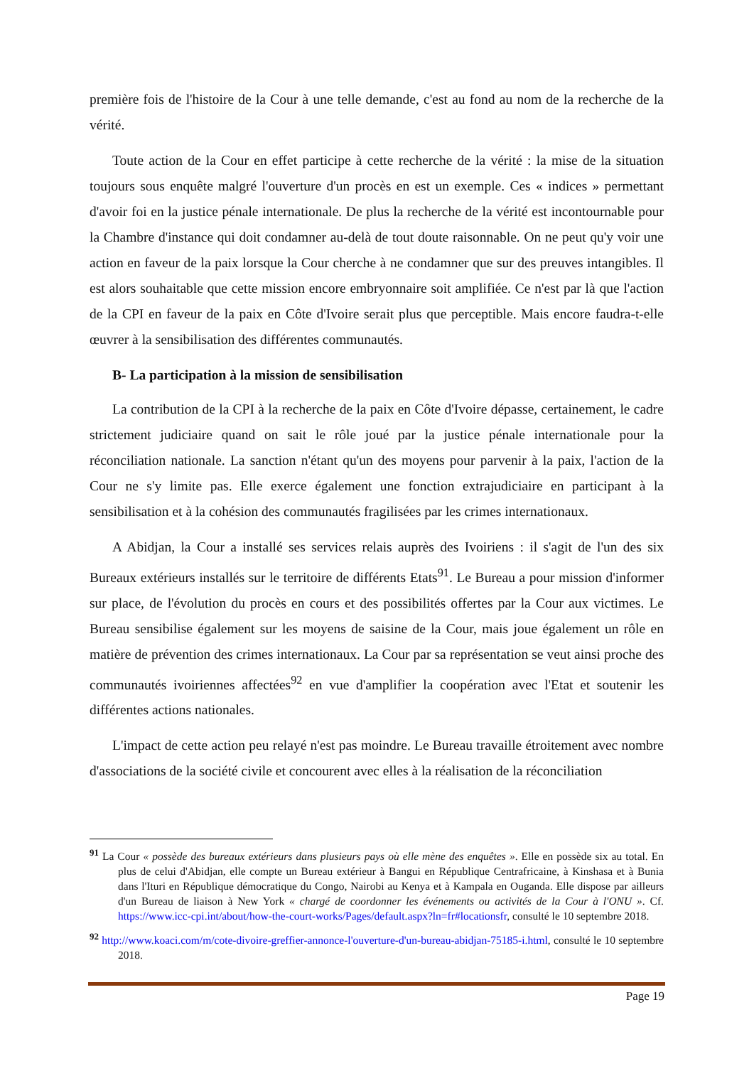première fois de l'histoire de la Cour à une telle demande, c'est au fond au nom de la recherche de la vérité.
Toute action de la Cour en effet participe à cette recherche de la vérité : la mise de la situation toujours sous enquête malgré l'ouverture d'un procès en est un exemple. Ces « indices » permettant d'avoir foi en la justice pénale internationale. De plus la recherche de la vérité est incontournable pour la Chambre d'instance qui doit condamner au-delà de tout doute raisonnable. On ne peut qu'y voir une action en faveur de la paix lorsque la Cour cherche à ne condamner que sur des preuves intangibles. Il est alors souhaitable que cette mission encore embryonnaire soit amplifiée. Ce n'est par là que l'action de la CPI en faveur de la paix en Côte d'Ivoire serait plus que perceptible. Mais encore faudra-t-elle œuvrer à la sensibilisation des différentes communautés.
B- La participation à la mission de sensibilisation
La contribution de la CPI à la recherche de la paix en Côte d'Ivoire dépasse, certainement, le cadre strictement judiciaire quand on sait le rôle joué par la justice pénale internationale pour la réconciliation nationale. La sanction n'étant qu'un des moyens pour parvenir à la paix, l'action de la Cour ne s'y limite pas. Elle exerce également une fonction extrajudiciaire en participant à la sensibilisation et à la cohésion des communautés fragilisées par les crimes internationaux.
A Abidjan, la Cour a installé ses services relais auprès des Ivoiriens : il s'agit de l'un des six Bureaux extérieurs installés sur le territoire de différents Etats<sup>91</sup>. Le Bureau a pour mission d'informer sur place, de l'évolution du procès en cours et des possibilités offertes par la Cour aux victimes. Le Bureau sensibilise également sur les moyens de saisine de la Cour, mais joue également un rôle en matière de prévention des crimes internationaux. La Cour par sa représentation se veut ainsi proche des communautés ivoiriennes affectées<sup>92</sup> en vue d'amplifier la coopération avec l'Etat et soutenir les différentes actions nationales.
L'impact de cette action peu relayé n'est pas moindre. Le Bureau travaille étroitement avec nombre d'associations de la société civile et concourent avec elles à la réalisation de la réconciliation
<sup>91</sup> La Cour « possède des bureaux extérieurs dans plusieurs pays où elle mène des enquêtes ». Elle en possède six au total. En plus de celui d'Abidjan, elle compte un Bureau extérieur à Bangui en République Centrafricaine, à Kinshasa et à Bunia dans l'Ituri en République démocratique du Congo, Nairobi au Kenya et à Kampala en Ouganda. Elle dispose par ailleurs d'un Bureau de liaison à New York « chargé de coordonner les événements ou activités de la Cour à l'ONU ». Cf. https://www.icc-cpi.int/about/how-the-court-works/Pages/default.aspx?ln=fr#locationsfr, consulté le 10 septembre 2018.
<sup>92</sup> http://www.koaci.com/m/cote-divoire-greffier-annonce-l'ouverture-d'un-bureau-abidjan-75185-i.html, consulté le 10 septembre 2018.
Page 19